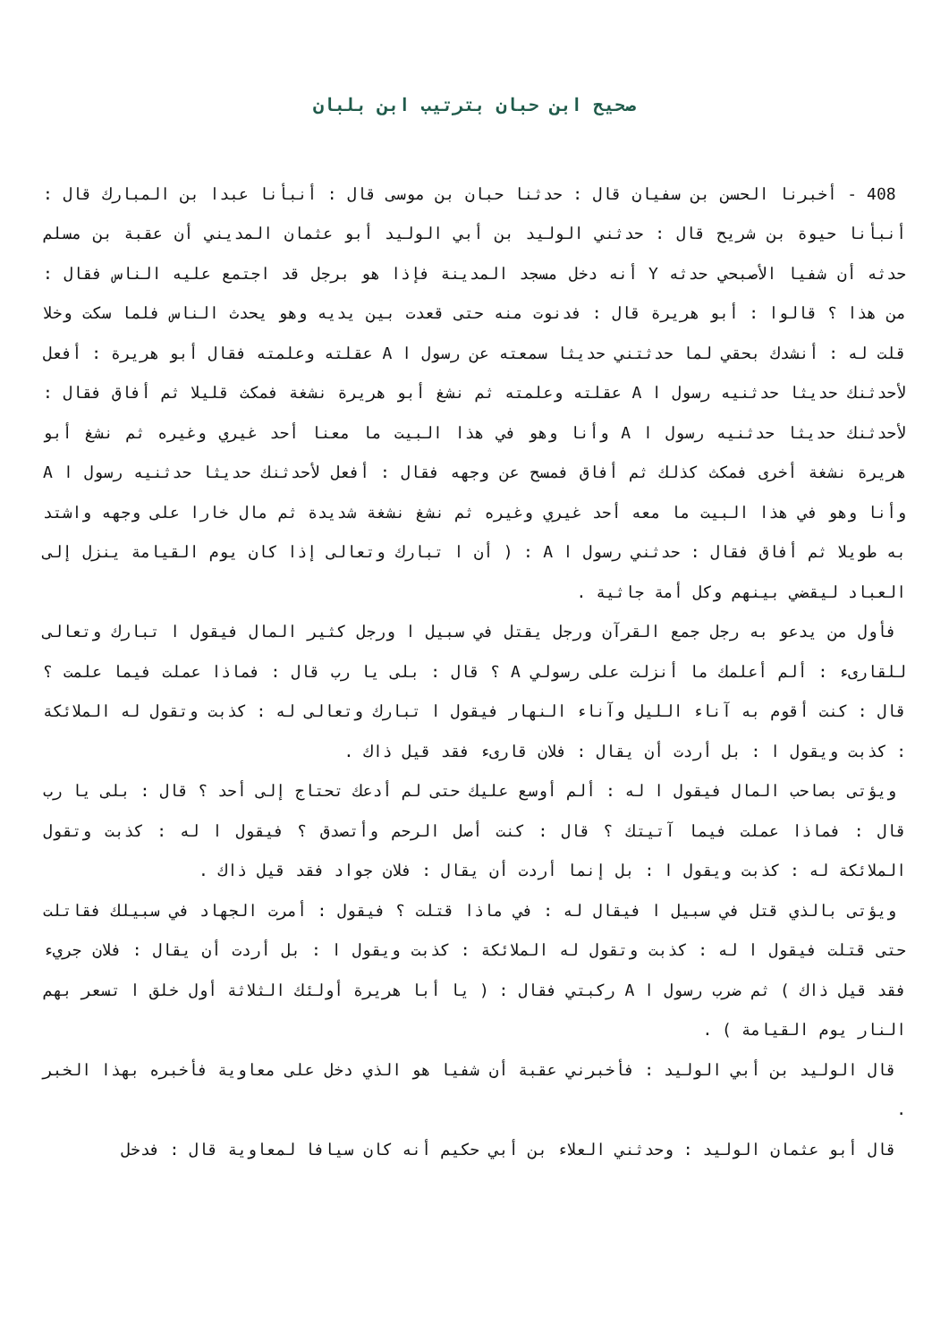صحيح ابن حبان بترتيب ابن بلبان
408 - أخبرنا الحسن بن سفيان قال : حدثنا حبان بن موسى قال : أنبأنا عبدا بن المبارك قال : أنبأنا حيوة بن شريح قال : حدثني الوليد بن أبي الوليد أبو عثمان المديني أن عقبة بن مسلم حدثه أن شفيا الأصبحي حدثه Y أنه دخل مسجد المدينة فإذا هو برجل قد اجتمع عليه الناس فقال : من هذا ؟ قالوا : أبو هريرة قال : فدنوت منه حتى قعدت بين يديه وهو يحدث الناس فلما سكت وخلا قلت له : أنشدك بحقي لما حدثتني حديثا سمعته عن رسول ا A عقلته وعلمته فقال أبو هريرة : أفعل لأحدثنك حديثا حدثنيه رسول ا A عقلته وعلمته ثم نشغ أبو هريرة نشغة فمكث قليلا ثم أفاق فقال : لأحدثنك حديثا حدثنيه رسول ا A وأنا وهو في هذا البيت ما معنا أحد غيري وغيره ثم نشغ أبو هريرة نشغة أخرى فمكث كذلك ثم أفاق فمسح عن وجهه فقال : أفعل لأحدثنك حديثا حدثنيه رسول ا A وأنا وهو في هذا البيت ما معه أحد غيري وغيره ثم نشغ نشغة شديدة ثم مال خارا على وجهه واشتد به طويلا ثم أفاق فقال : حدثني رسول ا A : ( أن ا تبارك وتعالى إذا كان يوم القيامة ينزل إلى العباد ليقضي بينهم وكل أمة جاثية .
فأول من يدعو به رجل جمع القرآن ورجل يقتل في سبيل ا ورجل كثير المال فيقول ا تبارك وتعالى للقارىء : ألم أعلمك ما أنزلت على رسولي A ؟ قال : بلى يا رب قال : فماذا عملت فيما علمت ؟ قال : كنت أقوم به آناء الليل وآناء النهار فيقول ا تبارك وتعالى له : كذبت وتقول له الملائكة : كذبت ويقول ا : بل أردت أن يقال : فلان قارىء فقد قيل ذاك .
ويؤتى بصاحب المال فيقول ا له : ألم أوسع عليك حتى لم أدعك تحتاج إلى أحد ؟ قال : بلى يا رب قال : فماذا عملت فيما آتيتك ؟ قال : كنت أصل الرحم وأتصدق ؟ فيقول ا له : كذبت وتقول الملائكة له : كذبت ويقول ا : بل إنما أردت أن يقال : فلان جواد فقد قيل ذاك .
ويؤتى بالذي قتل في سبيل ا فيقال له : في ماذا قتلت ؟ فيقول : أمرت الجهاد في سبيلك فقاتلت حتى قتلت فيقول ا له : كذبت وتقول له الملائكة : كذبت ويقول ا : بل أردت أن يقال : فلان جريء فقد قيل ذاك ) ثم ضرب رسول ا A ركبتي فقال : ( يا أبا هريرة أولئك الثلاثة أول خلق ا تسعر بهم النار يوم القيامة ) .
قال الوليد بن أبي الوليد : فأخبرني عقبة أن شفيا هو الذي دخل على معاوية فأخبره بهذا الخبر .
قال أبو عثمان الوليد : وحدثني العلاء بن أبي حكيم أنه كان سيافا لمعاوية قال : فدخل